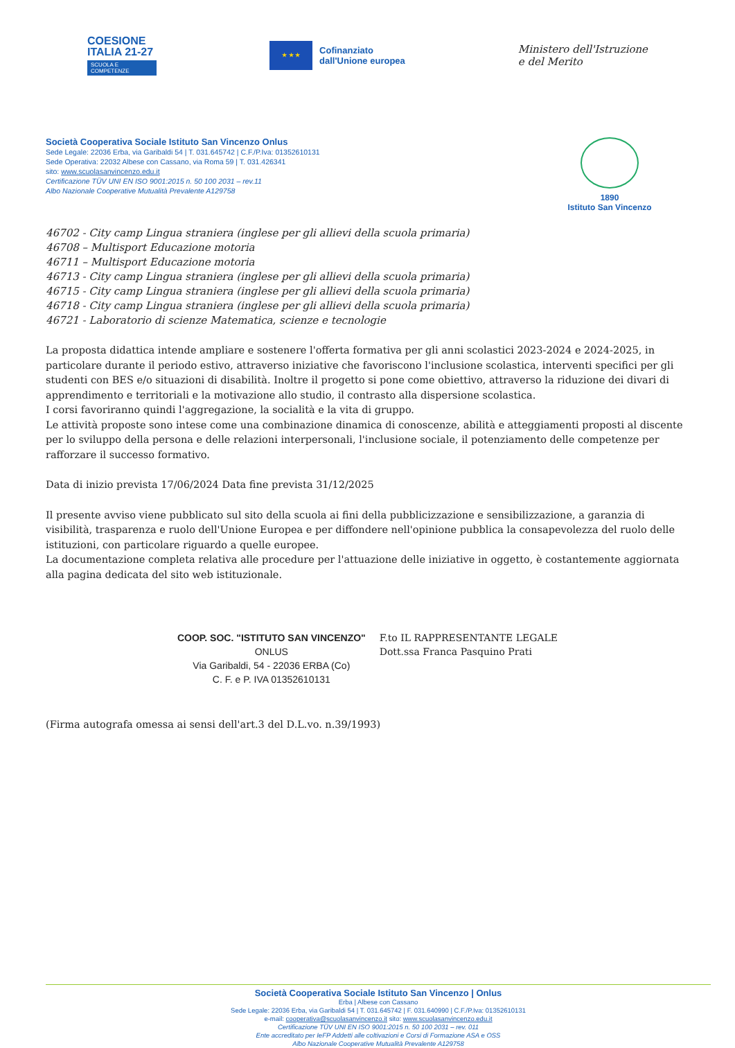COESIONE
ITALIA 21-27
SCUOLA E COMPETENZE
★ ★ ★
Cofinanziato
dall'Unione europea
Ministero dell'Istruzione
e del Merito
Società Cooperativa Sociale Istituto San Vincenzo Onlus
Sede Legale: 22036 Erba, via Garibaldi 54 | T. 031.645742 | C.F./P.Iva: 01352610131
Sede Operativa: 22032 Albese con Cassano, via Roma 59 | T. 031.426341
sito: www.scuolasanvincenzo.edu.it
Certificazione TÜV UNI EN ISO 9001:2015 n. 50 100 2031 – rev.11
Albo Nazionale Cooperative Mutualità Prevalente A129758
1890
Istituto San Vincenzo
46702 - City camp Lingua straniera (inglese per gli allievi della scuola primaria)
46708 – Multisport Educazione motoria
46711 – Multisport Educazione motoria
46713 - City camp Lingua straniera (inglese per gli allievi della scuola primaria)
46715 - City camp Lingua straniera (inglese per gli allievi della scuola primaria)
46718 - City camp Lingua straniera (inglese per gli allievi della scuola primaria)
46721 - Laboratorio di scienze Matematica, scienze e tecnologie
La proposta didattica intende ampliare e sostenere l'offerta formativa per gli anni scolastici 2023-2024 e 2024-2025, in particolare durante il periodo estivo, attraverso iniziative che favoriscono l'inclusione scolastica, interventi specifici per gli studenti con BES e/o situazioni di disabilità. Inoltre il progetto si pone come obiettivo, attraverso la riduzione dei divari di apprendimento e territoriali e la motivazione allo studio, il contrasto alla dispersione scolastica.
I corsi favoriranno quindi l'aggregazione, la socialità e la vita di gruppo.
Le attività proposte sono intese come una combinazione dinamica di conoscenze, abilità e atteggiamenti proposti al discente per lo sviluppo della persona e delle relazioni interpersonali, l'inclusione sociale, il potenziamento delle competenze per rafforzare il successo formativo.
Data di inizio prevista 17/06/2024 Data fine prevista 31/12/2025
Il presente avviso viene pubblicato sul sito della scuola ai fini della pubblicizzazione e sensibilizzazione, a garanzia di visibilità, trasparenza e ruolo dell'Unione Europea e per diffondere nell'opinione pubblica la consapevolezza del ruolo delle istituzioni, con particolare riguardo a quelle europee.
La documentazione completa relativa alle procedure per l'attuazione delle iniziative in oggetto, è costantemente aggiornata alla pagina dedicata del sito web istituzionale.
COOP. SOC. "ISTITUTO SAN VINCENZO"
ONLUS
Via Garibaldi, 54 - 22036 ERBA (Co)
C. F. e P. IVA 01352610131
F.to IL RAPPRESENTANTE LEGALE
Dott.ssa Franca Pasquino Prati
(Firma autografa omessa ai sensi dell'art.3 del D.L.vo. n.39/1993)
Società Cooperativa Sociale Istituto San Vincenzo | Onlus
Erba | Albese con Cassano
Sede Legale: 22036 Erba, via Garibaldi 54 | T. 031.645742 | F. 031.640990 | C.F./P.Iva: 01352610131
e-mail: cooperativa@scuolasanvincenzo.it sito: www.scuolasanvincenzo.edu.it
Certificazione TÜV UNI EN ISO 9001:2015 n. 50 100 2031 – rev. 011
Ente accreditato per IeFP Addetti alle coltivazioni e Corsi di Formazione ASA e OSS
Albo Nazionale Cooperative Mutualità Prevalente A129758